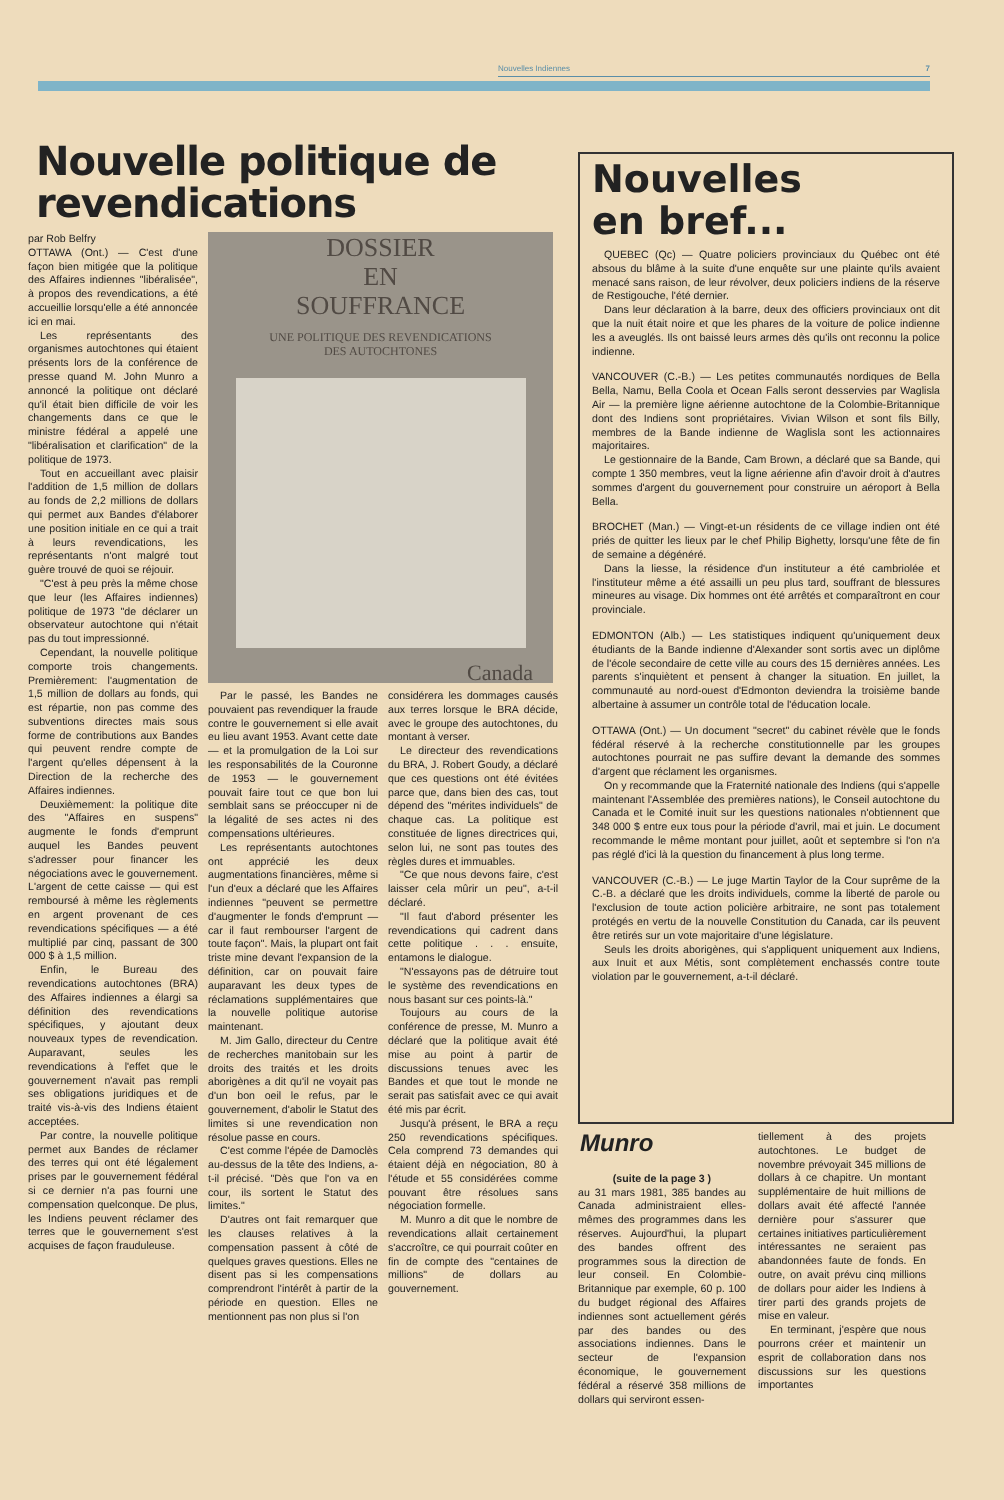Nouvelles Indiennes 7
Nouvelle politique de revendications
par Rob Belfry
OTTAWA (Ont.) — C'est d'une façon bien mitigée que la politique des Affaires indiennes "libéralisée", à propos des revendications, a été accueillie lorsqu'elle a été annoncée ici en mai.
Les représentants des organismes autochtones qui étaient présents lors de la conférence de presse quand M. John Munro a annoncé la politique ont déclaré qu'il était bien difficile de voir les changements dans ce que le ministre fédéral a appelé une "libéralisation et clarification" de la politique de 1973.
Tout en accueillant avec plaisir l'addition de 1,5 million de dollars au fonds de 2,2 millions de dollars qui permet aux Bandes d'élaborer une position initiale en ce qui a trait à leurs revendications, les représentants n'ont malgré tout guère trouvé de quoi se réjouir.
"C'est à peu près la même chose que leur (les Affaires indiennes) politique de 1973 "de déclarer un observateur autochtone qui n'était pas du tout impressionné.
Cependant, la nouvelle politique comporte trois changements. Premièrement: l'augmentation de 1,5 million de dollars au fonds, qui est répartie, non pas comme des subventions directes mais sous forme de contributions aux Bandes qui peuvent rendre compte de l'argent qu'elles dépensent à la Direction de la recherche des Affaires indiennes.
Deuxièmement: la politique dite des "Affaires en suspens" augmente le fonds d'emprunt auquel les Bandes peuvent s'adresser pour financer les négociations avec le gouvernement. L'argent de cette caisse — qui est remboursé à même les règlements en argent provenant de ces revendications spécifiques — a été multiplié par cinq, passant de 300 000 $ à 1,5 million.
Enfin, le Bureau des revendications autochtones (BRA) des Affaires indiennes a élargi sa définition des revendications spécifiques, y ajoutant deux nouveaux types de revendication. Auparavant, seules les revendications à l'effet que le gouvernement n'avait pas rempli ses obligations juridiques et de traité vis-à-vis des Indiens étaient acceptées.
Par contre, la nouvelle politique permet aux Bandes de réclamer des terres qui ont été légalement prises par le gouvernement fédéral si ce dernier n'a pas fourni une compensation quelconque. De plus, les Indiens peuvent réclamer des terres que le gouvernement s'est acquises de façon frauduleuse.
DOSSIER
EN
SOUFFRANCE
UNE POLITIQUE DES REVENDICATIONS
DES AUTOCHTONES
Canada
Par le passé, les Bandes ne pouvaient pas revendiquer la fraude contre le gouvernement si elle avait eu lieu avant 1953. Avant cette date — et la promulgation de la Loi sur les responsabilités de la Couronne de 1953 — le gouvernement pouvait faire tout ce que bon lui semblait sans se préoccuper ni de la légalité de ses actes ni des compensations ultérieures.
Les représentants autochtones ont apprécié les deux augmentations financières, même si l'un d'eux a déclaré que les Affaires indiennes "peuvent se permettre d'augmenter le fonds d'emprunt — car il faut rembourser l'argent de toute façon". Mais, la plupart ont fait triste mine devant l'expansion de la définition, car on pouvait faire auparavant les deux types de réclamations supplémentaires que la nouvelle politique autorise maintenant.
M. Jim Gallo, directeur du Centre de recherches manitobain sur les droits des traités et les droits aborigènes a dit qu'il ne voyait pas d'un bon oeil le refus, par le gouvernement, d'abolir le Statut des limites si une revendication non résolue passe en cours.
C'est comme l'épée de Damoclès au-dessus de la tête des Indiens, a-t-il précisé. "Dès que l'on va en cour, ils sortent le Statut des limites."
D'autres ont fait remarquer que les clauses relatives à la compensation passent à côté de quelques graves questions. Elles ne disent pas si les compensations comprendront l'intérêt à partir de la période en question. Elles ne mentionnent pas non plus si l'on
considérera les dommages causés aux terres lorsque le BRA décide, avec le groupe des autochtones, du montant à verser.
Le directeur des revendications du BRA, J. Robert Goudy, a déclaré que ces questions ont été évitées parce que, dans bien des cas, tout dépend des "mérites individuels" de chaque cas. La politique est constituée de lignes directrices qui, selon lui, ne sont pas toutes des règles dures et immuables.
"Ce que nous devons faire, c'est laisser cela mûrir un peu", a-t-il déclaré.
"Il faut d'abord présenter les revendications qui cadrent dans cette politique . . . ensuite, entamons le dialogue.
"N'essayons pas de détruire tout le système des revendications en nous basant sur ces points-là."
Toujours au cours de la conférence de presse, M. Munro a déclaré que la politique avait été mise au point à partir de discussions tenues avec les Bandes et que tout le monde ne serait pas satisfait avec ce qui avait été mis par écrit.
Jusqu'à présent, le BRA a reçu 250 revendications spécifiques. Cela comprend 73 demandes qui étaient déjà en négociation, 80 à l'étude et 55 considérées comme pouvant être résolues sans négociation formelle.
M. Munro a dit que le nombre de revendications allait certainement s'accroître, ce qui pourrait coûter en fin de compte des "centaines de millions" de dollars au gouvernement.
Nouvelles
en bref...
QUEBEC (Qc) — Quatre policiers provinciaux du Québec ont été absous du blâme à la suite d'une enquête sur une plainte qu'ils avaient menacé sans raison, de leur révolver, deux policiers indiens de la réserve de Restigouche, l'été dernier.
Dans leur déclaration à la barre, deux des officiers provinciaux ont dit que la nuit était noire et que les phares de la voiture de police indienne les a aveuglés. Ils ont baissé leurs armes dès qu'ils ont reconnu la police indienne.
VANCOUVER (C.-B.) — Les petites communautés nordiques de Bella Bella, Namu, Bella Coola et Ocean Falls seront desservies par Waglisla Air — la première ligne aérienne autochtone de la Colombie-Britannique dont des Indiens sont propriétaires. Vivian Wilson et sont fils Billy, membres de la Bande indienne de Waglisla sont les actionnaires majoritaires.
Le gestionnaire de la Bande, Cam Brown, a déclaré que sa Bande, qui compte 1 350 membres, veut la ligne aérienne afin d'avoir droit à d'autres sommes d'argent du gouvernement pour construire un aéroport à Bella Bella.
BROCHET (Man.) — Vingt-et-un résidents de ce village indien ont été priés de quitter les lieux par le chef Philip Bighetty, lorsqu'une fête de fin de semaine a dégénéré.
Dans la liesse, la résidence d'un instituteur a été cambriolée et l'instituteur même a été assailli un peu plus tard, souffrant de blessures mineures au visage. Dix hommes ont été arrêtés et comparaîtront en cour provinciale.
EDMONTON (Alb.) — Les statistiques indiquent qu'uniquement deux étudiants de la Bande indienne d'Alexander sont sortis avec un diplôme de l'école secondaire de cette ville au cours des 15 dernières années. Les parents s'inquiètent et pensent à changer la situation. En juillet, la communauté au nord-ouest d'Edmonton deviendra la troisième bande albertaine à assumer un contrôle total de l'éducation locale.
OTTAWA (Ont.) — Un document "secret" du cabinet révèle que le fonds fédéral réservé à la recherche constitutionnelle par les groupes autochtones pourrait ne pas suffire devant la demande des sommes d'argent que réclament les organismes.
On y recommande que la Fraternité nationale des Indiens (qui s'appelle maintenant l'Assemblée des premières nations), le Conseil autochtone du Canada et le Comité inuit sur les questions nationales n'obtiennent que 348 000 $ entre eux tous pour la période d'avril, mai et juin. Le document recommande le même montant pour juillet, août et septembre si l'on n'a pas réglé d'ici là la question du financement à plus long terme.
VANCOUVER (C.-B.) — Le juge Martin Taylor de la Cour suprême de la C.-B. a déclaré que les droits individuels, comme la liberté de parole ou l'exclusion de toute action policière arbitraire, ne sont pas totalement protégés en vertu de la nouvelle Constitution du Canada, car ils peuvent être retirés sur un vote majoritaire d'une législature.
Seuls les droits aborigènes, qui s'appliquent uniquement aux Indiens, aux Inuit et aux Métis, sont complètement enchassés contre toute violation par le gouvernement, a-t-il déclaré.
Munro
(suite de la page 3 )
au 31 mars 1981, 385 bandes au Canada administraient elles-mêmes des programmes dans les réserves. Aujourd'hui, la plupart des bandes offrent des programmes sous la direction de leur conseil. En Colombie-Britannique par exemple, 60 p. 100 du budget régional des Affaires indiennes sont actuellement gérés par des bandes ou des associations indiennes. Dans le secteur de l'expansion économique, le gouvernement fédéral a réservé 358 millions de dollars qui serviront essen-
tiellement à des projets autochtones. Le budget de novembre prévoyait 345 millions de dollars à ce chapitre. Un montant supplémentaire de huit millions de dollars avait été affecté l'année dernière pour s'assurer que certaines initiatives particulièrement intéressantes ne seraient pas abandonnées faute de fonds. En outre, on avait prévu cinq millions de dollars pour aider les Indiens à tirer parti des grands projets de mise en valeur.
En terminant, j'espère que nous pourrons créer et maintenir un esprit de collaboration dans nos discussions sur les questions importantes